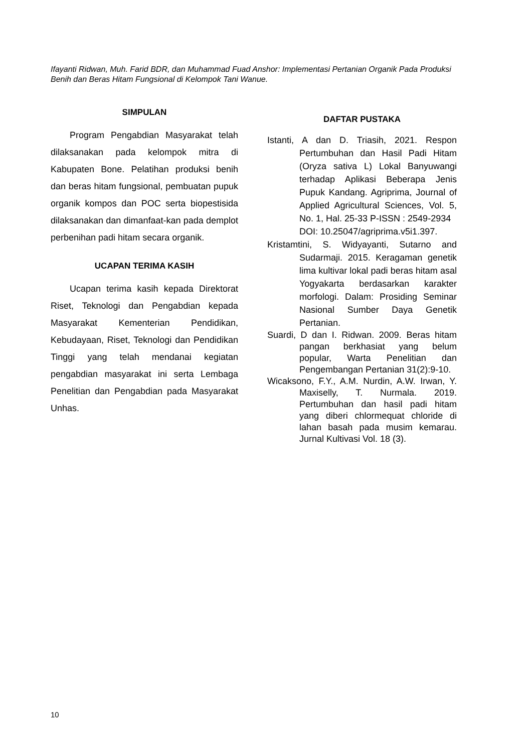Ifayanti Ridwan, Muh. Farid BDR, dan Muhammad Fuad Anshor: Implementasi Pertanian Organik Pada Produksi Benih dan Beras Hitam Fungsional di Kelompok Tani Wanue.
SIMPULAN
Program Pengabdian Masyarakat telah dilaksanakan pada kelompok mitra di Kabupaten Bone. Pelatihan produksi benih dan beras hitam fungsional, pembuatan pupuk organik kompos dan POC serta biopestisida dilaksanakan dan dimanfaat-kan pada demplot perbenihan padi hitam secara organik.
UCAPAN TERIMA KASIH
Ucapan terima kasih kepada Direktorat Riset, Teknologi dan Pengabdian kepada Masyarakat Kementerian Pendidikan, Kebudayaan, Riset, Teknologi dan Pendidikan Tinggi yang telah mendanai kegiatan pengabdian masyarakat ini serta Lembaga Penelitian dan Pengabdian pada Masyarakat Unhas.
DAFTAR PUSTAKA
Istanti, A dan D. Triasih, 2021. Respon Pertumbuhan dan Hasil Padi Hitam (Oryza sativa L) Lokal Banyuwangi terhadap Aplikasi Beberapa Jenis Pupuk Kandang. Agriprima, Journal of Applied Agricultural Sciences, Vol. 5, No. 1, Hal. 25-33 P-ISSN : 2549-2934
DOI: 10.25047/agriprima.v5i1.397.
Kristamtini, S. Widyayanti, Sutarno and Sudarmaji. 2015. Keragaman genetik lima kultivar lokal padi beras hitam asal Yogyakarta berdasarkan karakter morfologi. Dalam: Prosiding Seminar Nasional Sumber Daya Genetik Pertanian.
Suardi, D dan I. Ridwan. 2009. Beras hitam pangan berkhasiat yang belum popular, Warta Penelitian dan Pengembangan Pertanian 31(2):9-10.
Wicaksono, F.Y., A.M. Nurdin, A.W. Irwan, Y. Maxiselly, T. Nurmala. 2019. Pertumbuhan dan hasil padi hitam yang diberi chlormequat chloride di lahan basah pada musim kemarau. Jurnal Kultivasi Vol. 18 (3).
10